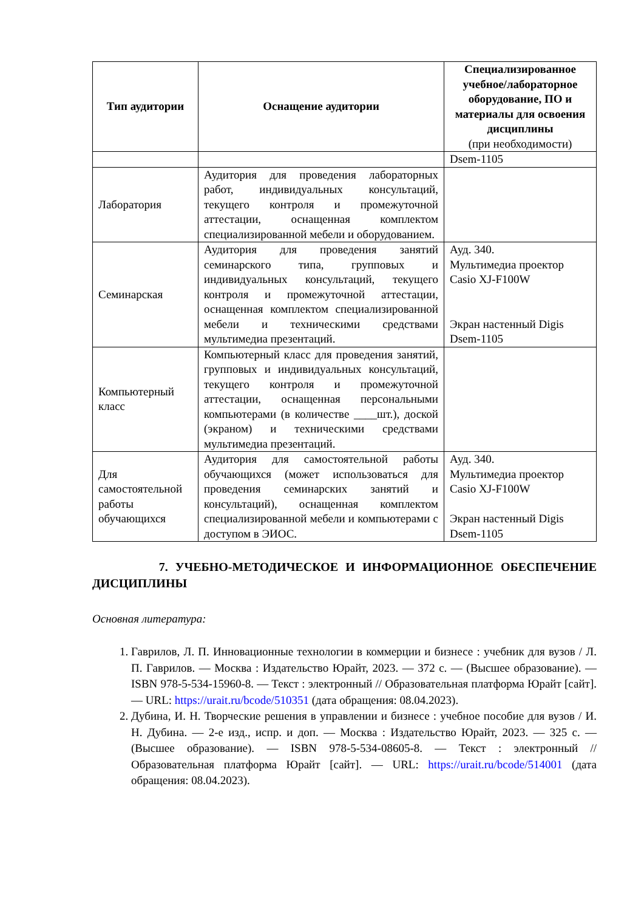| Тип аудитории | Оснащение аудитории | Специализированное учебное/лабораторное оборудование, ПО и материалы для освоения дисциплины (при необходимости) |
| --- | --- | --- |
| | | Dsem-1105 |
| Лаборатория | Аудитория для проведения лабораторных работ, индивидуальных консультаций, текущего контроля и промежуточной аттестации, оснащенная комплектом специализированной мебели и оборудованием. | |
| Семинарская | Аудитория для проведения занятий семинарского типа, групповых и индивидуальных консультаций, текущего контроля и промежуточной аттестации, оснащенная комплектом специализированной мебели и техническими средствами мультимедиа презентаций. | Ауд. 340. Мультимедиа проектор Casio XJ-F100W Экран настенный Digis Dsem-1105 |
| Компьютерный класс | Компьютерный класс для проведения занятий, групповых и индивидуальных консультаций, текущего контроля и промежуточной аттестации, оснащенная персональными компьютерами (в количестве ____шт.), доской (экраном) и техническими средствами мультимедиа презентаций. | |
| Для самостоятельной работы обучающихся | Аудитория для самостоятельной работы обучающихся (может использоваться для проведения семинарских занятий и консультаций), оснащенная комплектом специализированной мебели и компьютерами с доступом в ЭИОС. | Ауд. 340. Мультимедиа проектор Casio XJ-F100W Экран настенный Digis Dsem-1105 |
7. УЧЕБНО-МЕТОДИЧЕСКОЕ И ИНФОРМАЦИОННОЕ ОБЕСПЕЧЕНИЕ ДИСЦИПЛИНЫ
Основная литература:
1. Гаврилов, Л. П. Инновационные технологии в коммерции и бизнесе : учебник для вузов / Л. П. Гаврилов. — Москва : Издательство Юрайт, 2023. — 372 с. — (Высшее образование). — ISBN 978-5-534-15960-8. — Текст : электронный // Образовательная платформа Юрайт [сайт]. — URL: https://urait.ru/bcode/510351 (дата обращения: 08.04.2023).
2. Дубина, И. Н. Творческие решения в управлении и бизнесе : учебное пособие для вузов / И. Н. Дубина. — 2-е изд., испр. и доп. — Москва : Издательство Юрайт, 2023. — 325 с. — (Высшее образование). — ISBN 978-5-534-08605-8. — Текст : электронный // Образовательная платформа Юрайт [сайт]. — URL: https://urait.ru/bcode/514001 (дата обращения: 08.04.2023).